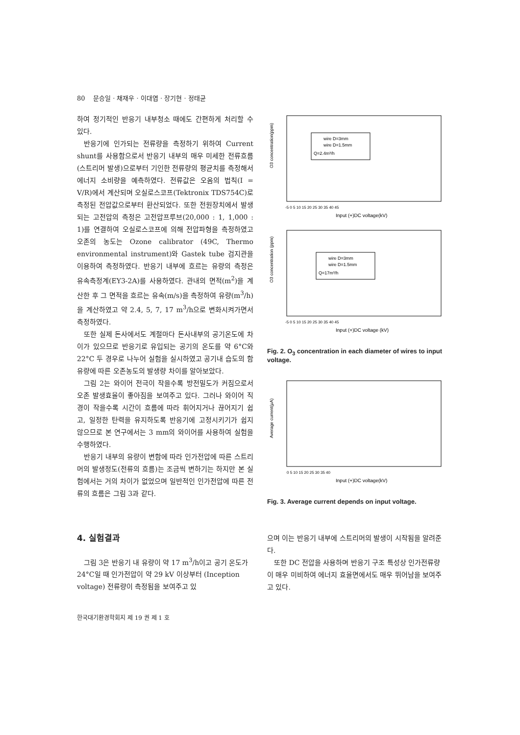80 문승일 · 채재우 · 이대엽 · 장기현 · 정태균
하여 정기적인 반응기 내부청소 때에도 간편하게 처리할 수 있다.
반응기에 인가되는 전류량을 측정하기 위하여 Current shunt를 사용함으로서 반응기 내부의 매우 미세한 전류흐름(스트리머 발생)으로부터 기인한 전류량의 평균치를 측정해서 에너지 소비량을 예측하였다. 전류값은 오옴의 법칙(I = V/R)에서 계산되며 오실로스코프(Tektronix TDS754C)로 측정된 전압값으로부터 환산되었다. 또한 전원장치에서 발생되는 고전압의 측정은 고전압프루브(20,000 : 1, 1,000 : 1)를 연결하여 오실로스코프에 의해 전압파형을 측정하였고 오존의 농도는 Ozone calibrator (49C, Thermo environmental instrument)와 Gastek tube 검지관을 이용하여 측정하였다. 반응기 내부에 흐르는 유량의 측정은 유속측정계(EY3-2A)를 사용하였다. 관내의 면적(m<sup>2</sup>)을 계산한 후 그 면적을 흐르는 유속(m/s)을 측정하여 유량(m<sup>3</sup>/h)을 계산하였고 약 2.4, 5, 7, 17 m<sup>3</sup>/h으로 변화시켜가면서 측정하였다.
또한 실제 돈사에서도 계절마다 돈사내부의 공기온도에 차이가 있으므로 반응기로 유입되는 공기의 온도를 약 6°C와 22°C 두 경우로 나누어 실험을 실시하였고 공기내 습도의 함유량에 따른 오존농도의 발생량 차이를 알아보았다.
그림 2는 와이어 전극이 작을수록 방전밀도가 커짐으로서 오존 발생효율이 좋아짐을 보여주고 있다. 그러나 와이어 직경이 작을수록 시간이 흐름에 따라 휘어지거나 끊어지기 쉽고, 일정한 탄력을 유지하도록 반응기에 고정시키기가 쉽지 않으므로 본 연구에서는 3 mm의 와이어를 사용하여 실험을 수행하였다.
반응기 내부의 유량이 변함에 따라 인가전압에 따른 스트리머의 발생정도(전류의 흐름)는 조금씩 변하기는 하지만 본 실험에서는 거의 차이가 없었으며 일반적인 인가전압에 따른 전류의 흐름은 그림 3과 같다.
O3 concentration(ppm)
wire D=3mm
wire D=1.5mm
Q=2.4m³/h
-5 0 5 10 15 20 25 30 35 40 45
Input (+)DC voltage(kV)
O3 concentration (ppm)
wire D=3mm
wire D=1.5mm
Q=17m³/h
-5 0 5 10 15 20 25 30 35 40 45
Input (+)DC voltage (kV)
Fig. 2. O<sub>3</sub> concentration in each diameter of wires to input voltage.
Average current(μA)
0 5 10 15 20 25 30 35 40
Input (+)DC voltage(kV)
Fig. 3. Average current depends on input voltage.
4. 실험결과
그림 3은 반응기 내 유량이 약 17 m<sup>3</sup>/h이고 공기 온도가 24°C일 때 인가전압이 약 29 kV 이상부터 (Inception voltage) 전류량이 측정됨을 보여주고 있
으며 이는 반응기 내부에 스트리머의 발생이 시작됨을 알려준다.
또한 DC 전압을 사용하며 반응기 구조 특성상 인가전류량이 매우 미비하여 에너지 효율면에서도 매우 뛰어남을 보여주고 있다.
한국대기환경학회지 제 19 권 제 1 호